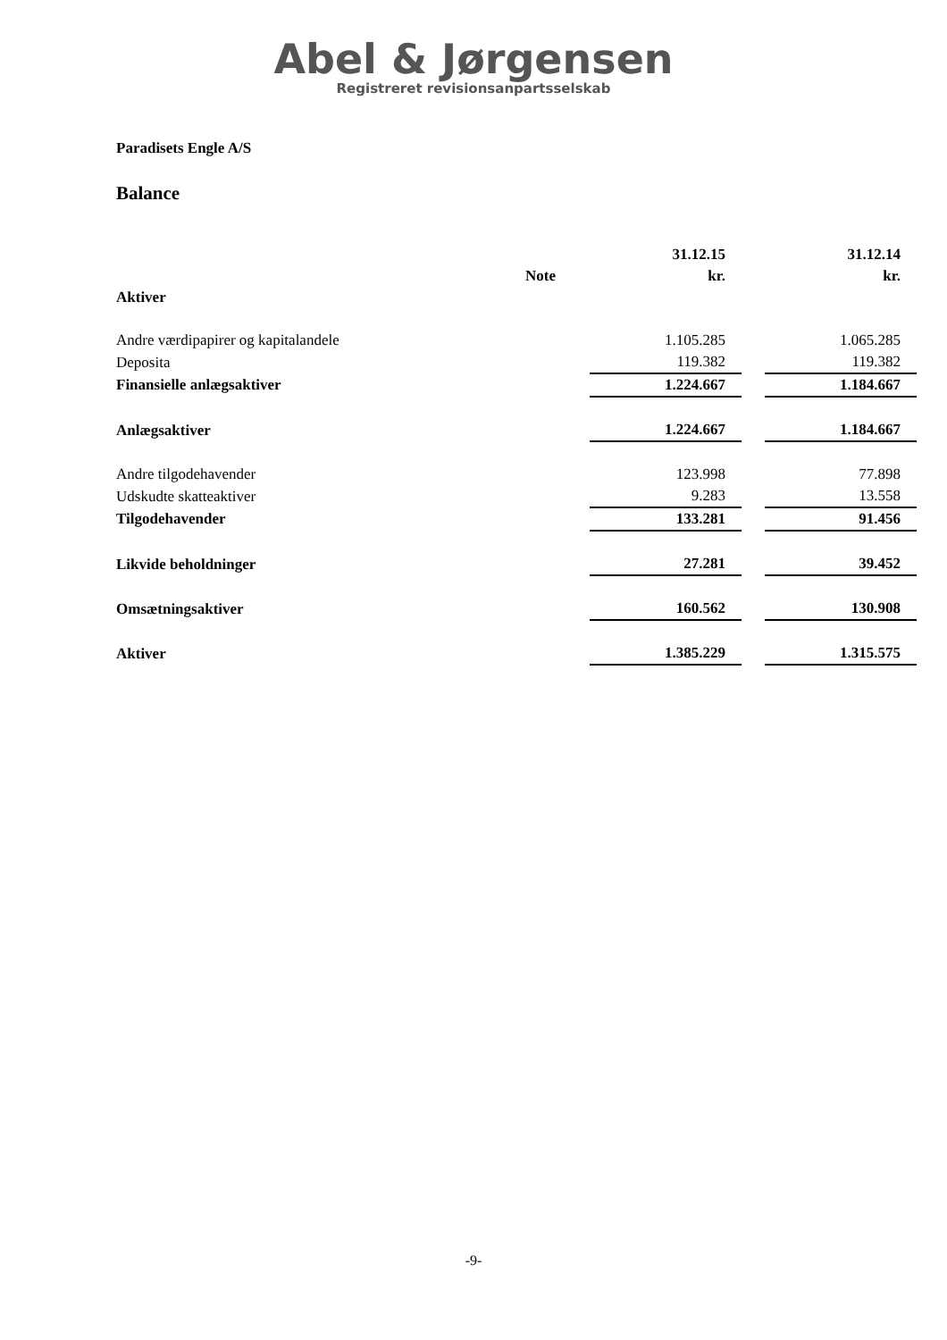Abel & Jørgensen
Registreret revisionsanpartsselskab
Paradisets Engle A/S
Balance
| | | 31.12.15 | | 31.12.14 |
| --- | --- | --- | --- | --- |
| | Note | kr. | | kr. |
| Aktiver | | | | |
| Andre værdipapirer og kapitalandele | | 1.105.285 | | 1.065.285 |
| Deposita | | 119.382 | | 119.382 |
| Finansielle anlægsaktiver | | 1.224.667 | | 1.184.667 |
| Anlægsaktiver | | 1.224.667 | | 1.184.667 |
| Andre tilgodehavender | | 123.998 | | 77.898 |
| Udskudte skatteaktiver | | 9.283 | | 13.558 |
| Tilgodehavender | | 133.281 | | 91.456 |
| Likvide beholdninger | | 27.281 | | 39.452 |
| Omsætningsaktiver | | 160.562 | | 130.908 |
| Aktiver | | 1.385.229 | | 1.315.575 |
-9-